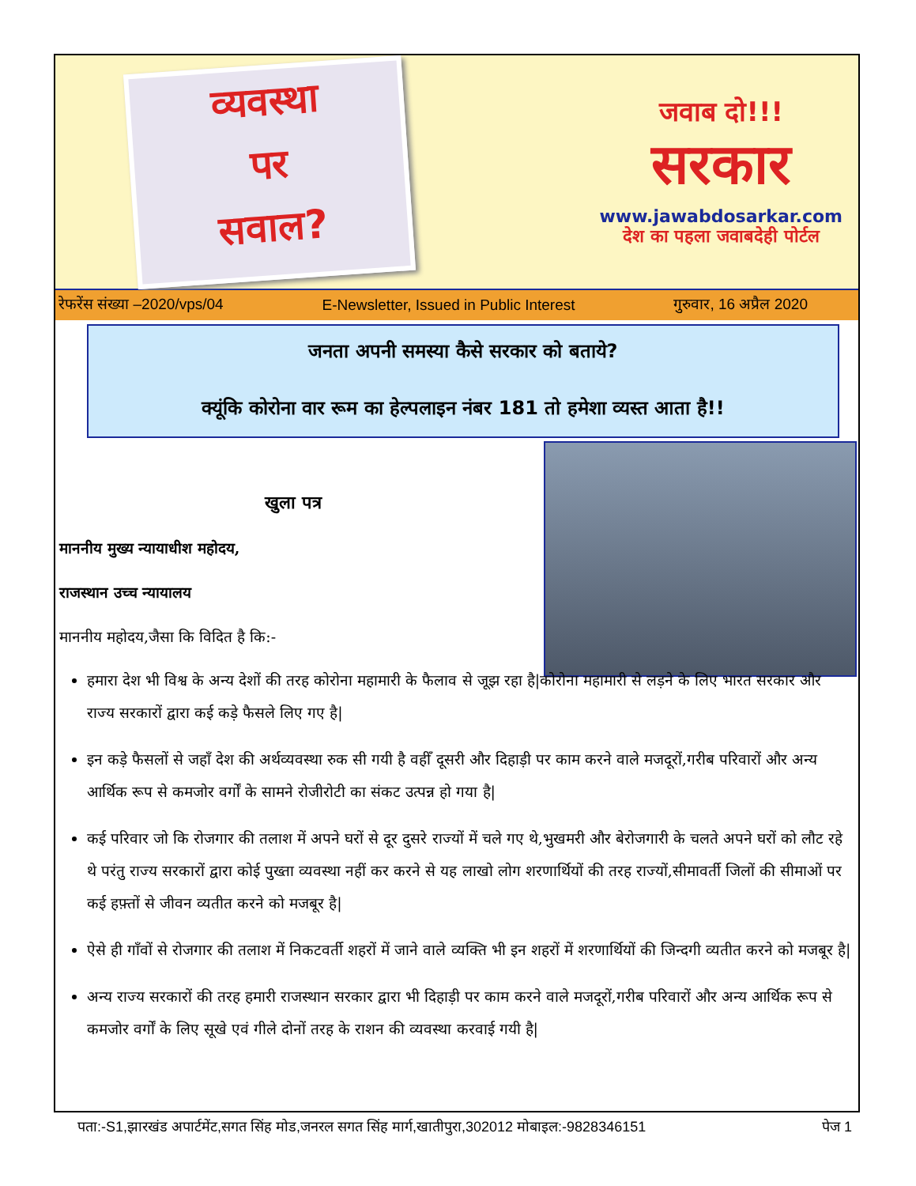व्यवस्था
पर
सवाल?
जवाब दो!!!
सरकार
www.jawabdosarkar.com
देश का पहला जवाबदेही पोर्टल
रेफरेंस संख्या –2020/vps/04 E-Newsletter, Issued in Public Interest गुरुवार, 16 अप्रैल 2020
जनता अपनी समस्या कैसे सरकार को बताये?
क्यूंकि कोरोना वार रूम का हेल्पलाइन नंबर 181 तो हमेशा व्यस्त आता है!!
खुला पत्र
माननीय मुख्य न्यायाधीश महोदय,
राजस्थान उच्च न्यायालय
माननीय महोदय,जैसा कि विदित है कि:-
हमारा देश भी विश्व के अन्य देशों की तरह कोरोना महामारी के फैलाव से जूझ रहा है|कोरोना महामारी से लड़ने के लिए भारत सरकार और राज्य सरकारों द्वारा कई कड़े फैसले लिए गए है|
इन कड़े फैसलों से जहाँ देश की अर्थव्यवस्था रुक सी गयी है वहीँ दूसरी और दिहाड़ी पर काम करने वाले मजदूरों,गरीब परिवारों और अन्य आर्थिक रूप से कमजोर वर्गों के सामने रोजीरोटी का संकट उत्पन्न हो गया है|
कई परिवार जो कि रोजगार की तलाश में अपने घरों से दूर दुसरे राज्यों में चले गए थे,भुखमरी और बेरोजगारी के चलते अपने घरों को लौट रहे थे परंतु राज्य सरकारों द्वारा कोई पुख्ता व्यवस्था नहीं कर करने से यह लाखो लोग शरणार्थियों की तरह राज्यों,सीमावर्ती जिलों की सीमाओं पर कई हफ़्तों से जीवन व्यतीत करने को मजबूर है|
ऐसे ही गाँवों से रोजगार की तलाश में निकटवर्ती शहरों में जाने वाले व्यक्ति भी इन शहरों में शरणार्थियों की जिन्दगी व्यतीत करने को मजबूर है|
अन्य राज्य सरकारों की तरह हमारी राजस्थान सरकार द्वारा भी दिहाड़ी पर काम करने वाले मजदूरों,गरीब परिवारों और अन्य आर्थिक रूप से कमजोर वर्गों के लिए सूखे एवं गीले दोनों तरह के राशन की व्यवस्था करवाई गयी है|
पता:-S1,झारखंड अपार्टमेंट,सगत सिंह मोड,जनरल सगत सिंह मार्ग,खातीपुरा,302012 मोबाइल:-9828346151 पेज 1